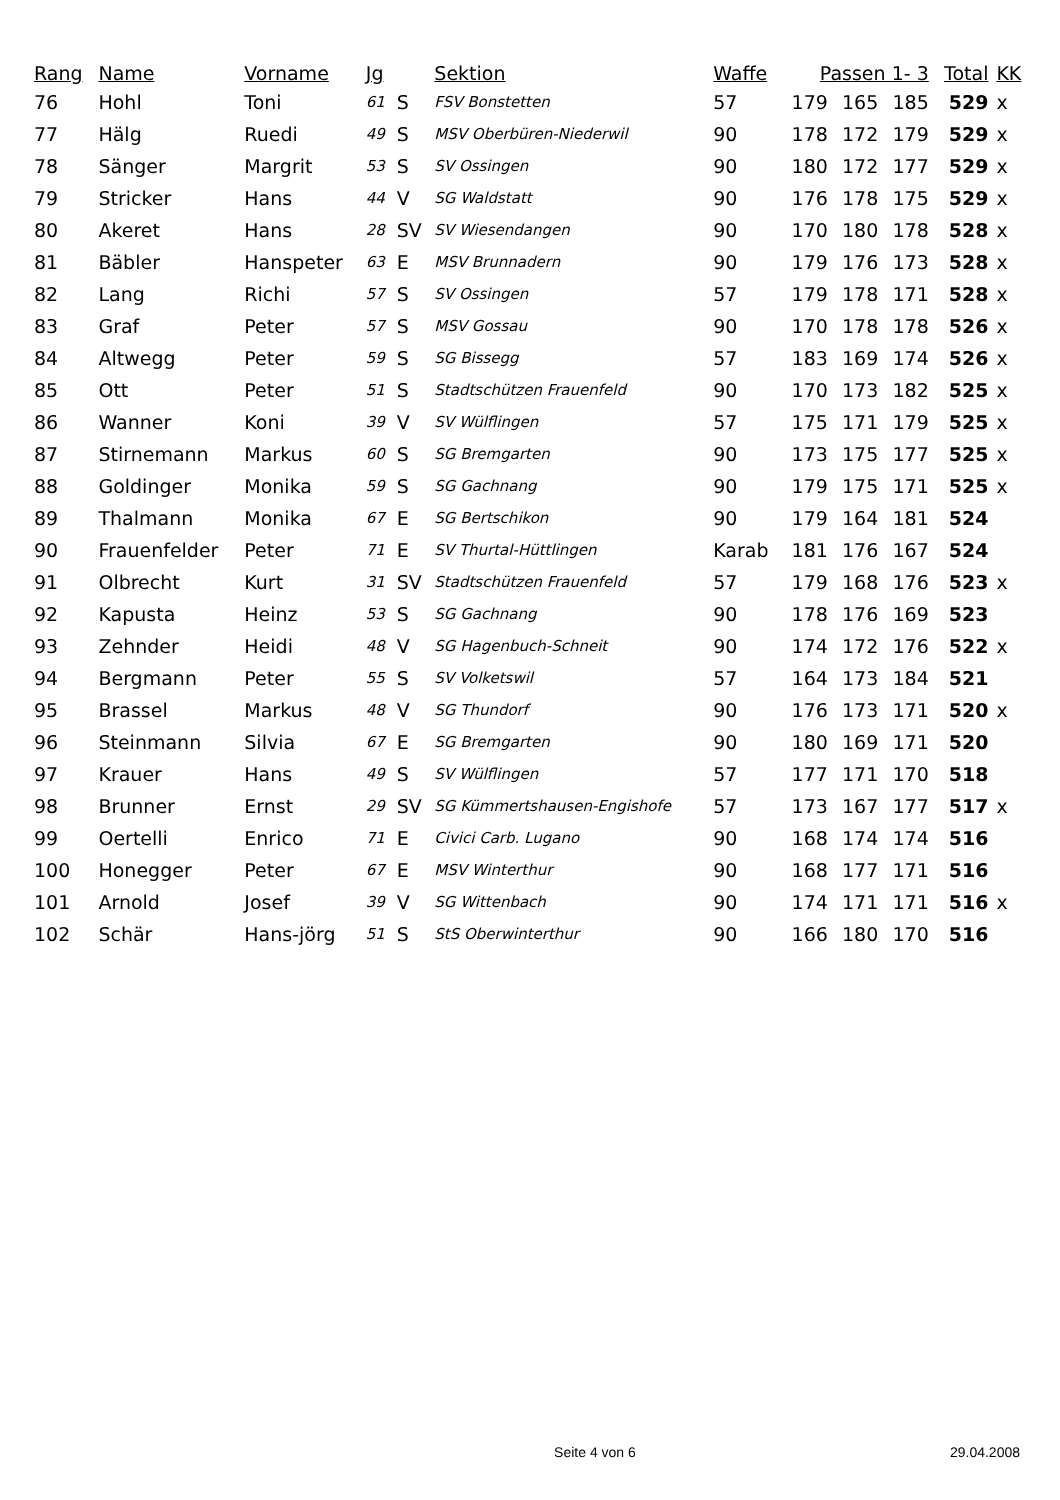| Rang | Name | Vorname | Jg | | Sektion | Waffe | Passen 1- 3 | | | Total | KK |
| --- | --- | --- | --- | --- | --- | --- | --- | --- | --- | --- | --- |
| 76 | Hohl | Toni | 61 | S | FSV Bonstetten | 57 | 179 | 165 | 185 | 529 | x |
| 77 | Hälg | Ruedi | 49 | S | MSV Oberbüren-Niederwil | 90 | 178 | 172 | 179 | 529 | x |
| 78 | Sänger | Margrit | 53 | S | SV Ossingen | 90 | 180 | 172 | 177 | 529 | x |
| 79 | Stricker | Hans | 44 | V | SG Waldstatt | 90 | 176 | 178 | 175 | 529 | x |
| 80 | Akeret | Hans | 28 | SV | SV Wiesendangen | 90 | 170 | 180 | 178 | 528 | x |
| 81 | Bäbler | Hanspeter | 63 | E | MSV Brunnadern | 90 | 179 | 176 | 173 | 528 | x |
| 82 | Lang | Richi | 57 | S | SV Ossingen | 57 | 179 | 178 | 171 | 528 | x |
| 83 | Graf | Peter | 57 | S | MSV Gossau | 90 | 170 | 178 | 178 | 526 | x |
| 84 | Altwegg | Peter | 59 | S | SG Bissegg | 57 | 183 | 169 | 174 | 526 | x |
| 85 | Ott | Peter | 51 | S | Stadtschützen Frauenfeld | 90 | 170 | 173 | 182 | 525 | x |
| 86 | Wanner | Koni | 39 | V | SV Wülflingen | 57 | 175 | 171 | 179 | 525 | x |
| 87 | Stirnemann | Markus | 60 | S | SG Bremgarten | 90 | 173 | 175 | 177 | 525 | x |
| 88 | Goldinger | Monika | 59 | S | SG Gachnang | 90 | 179 | 175 | 171 | 525 | x |
| 89 | Thalmann | Monika | 67 | E | SG Bertschikon | 90 | 179 | 164 | 181 | 524 | |
| 90 | Frauenfelder | Peter | 71 | E | SV Thurtal-Hüttlingen | Karab | 181 | 176 | 167 | 524 | |
| 91 | Olbrecht | Kurt | 31 | SV | Stadtschützen Frauenfeld | 57 | 179 | 168 | 176 | 523 | x |
| 92 | Kapusta | Heinz | 53 | S | SG Gachnang | 90 | 178 | 176 | 169 | 523 | |
| 93 | Zehnder | Heidi | 48 | V | SG Hagenbuch-Schneit | 90 | 174 | 172 | 176 | 522 | x |
| 94 | Bergmann | Peter | 55 | S | SV Volketswil | 57 | 164 | 173 | 184 | 521 | |
| 95 | Brassel | Markus | 48 | V | SG Thundorf | 90 | 176 | 173 | 171 | 520 | x |
| 96 | Steinmann | Silvia | 67 | E | SG Bremgarten | 90 | 180 | 169 | 171 | 520 | |
| 97 | Krauer | Hans | 49 | S | SV Wülflingen | 57 | 177 | 171 | 170 | 518 | |
| 98 | Brunner | Ernst | 29 | SV | SG Kümmertshausen-Engishofe | 57 | 173 | 167 | 177 | 517 | x |
| 99 | Oertelli | Enrico | 71 | E | Civici Carb. Lugano | 90 | 168 | 174 | 174 | 516 | |
| 100 | Honegger | Peter | 67 | E | MSV Winterthur | 90 | 168 | 177 | 171 | 516 | |
| 101 | Arnold | Josef | 39 | V | SG Wittenbach | 90 | 174 | 171 | 171 | 516 | x |
| 102 | Schär | Hans-jörg | 51 | S | StS Oberwinterthur | 90 | 166 | 180 | 170 | 516 | |
Seite 4 von 6 29.04.2008